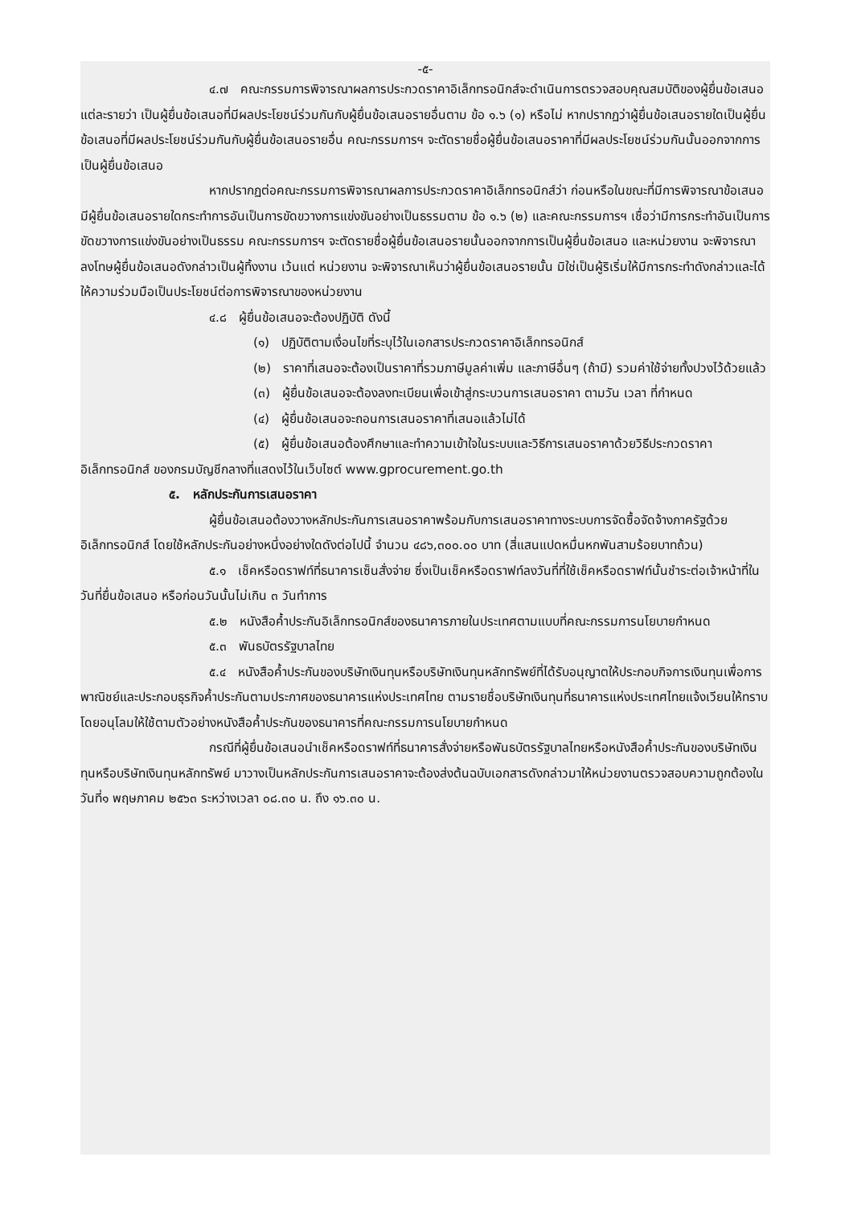-๕-
๔.๗ คณะกรรมการพิจารณาผลการประกวดราคาอิเล็กทรอนิกส์จะดำเนินการตรวจสอบคุณสมบัติของผู้ยื่นข้อเสนอแต่ละรายว่า เป็นผู้ยื่นข้อเสนอที่มีผลประโยชน์ร่วมกันกับผู้ยื่นข้อเสนอรายอื่นตาม ข้อ ๑.๖ (๑) หรือไม่ หากปรากฏว่าผู้ยื่นข้อเสนอรายใดเป็นผู้ยื่นข้อเสนอที่มีผลประโยชน์ร่วมกันกับผู้ยื่นข้อเสนอรายอื่น คณะกรรมการฯ จะตัดรายชื่อผู้ยื่นข้อเสนอราคาที่มีผลประโยชน์ร่วมกันนั้นออกจากการเป็นผู้ยื่นข้อเสนอ
หากปรากฏต่อคณะกรรมการพิจารณาผลการประกวดราคาอิเล็กทรอนิกส์ว่า ก่อนหรือในขณะที่มีการพิจารณาข้อเสนอ มีผู้ยื่นข้อเสนอรายใดกระทำการอันเป็นการขัดขวางการแข่งขันอย่างเป็นธรรมตาม ข้อ ๑.๖ (๒) และคณะกรรมการฯ เชื่อว่ามีการกระทำอันเป็นการขัดขวางการแข่งขันอย่างเป็นธรรม คณะกรรมการฯ จะตัดรายชื่อผู้ยื่นข้อเสนอรายนั้นออกจากการเป็นผู้ยื่นข้อเสนอ และหน่วยงาน จะพิจารณาลงโทษผู้ยื่นข้อเสนอดังกล่าวเป็นผู้ทิ้งงาน เว้นแต่ หน่วยงาน จะพิจารณาเห็นว่าผู้ยื่นข้อเสนอรายนั้น มิใช่เป็นผู้ริเริ่มให้มีการกระทำดังกล่าวและได้ให้ความร่วมมือเป็นประโยชน์ต่อการพิจารณาของหน่วยงาน
๔.๘ ผู้ยื่นข้อเสนอจะต้องปฏิบัติ ดังนี้
(๑) ปฏิบัติตามเงื่อนไขที่ระบุไว้ในเอกสารประกวดราคาอิเล็กทรอนิกส์
(๒) ราคาที่เสนอจะต้องเป็นราคาที่รวมภาษีมูลค่าเพิ่ม และภาษีอื่นๆ (ถ้ามี) รวมค่าใช้จ่ายทั้งปวงไว้ด้วยแล้ว
(๓) ผู้ยื่นข้อเสนอจะต้องลงทะเบียนเพื่อเข้าสู่กระบวนการเสนอราคา ตามวัน เวลา ที่กำหนด
(๔) ผู้ยื่นข้อเสนอจะถอนการเสนอราคาที่เสนอแล้วไม่ได้
(๕) ผู้ยื่นข้อเสนอต้องศึกษาและทำความเข้าใจในระบบและวิธีการเสนอราคาด้วยวิธีประกวดราคาอิเล็กทรอนิกส์ ของกรมบัญชีกลางที่แสดงไว้ในเว็บไซต์ www.gprocurement.go.th
๕. หลักประกันการเสนอราคา
ผู้ยื่นข้อเสนอต้องวางหลักประกันการเสนอราคาพร้อมกับการเสนอราคาทางระบบการจัดซื้อจัดจ้างภาครัฐด้วยอิเล็กทรอนิกส์ โดยใช้หลักประกันอย่างหนึ่งอย่างใดดังต่อไปนี้ จำนวน ๔๘๖,๓๐๐.๐๐ บาท (สี่แสนแปดหมื่นหกพันสามร้อยบาทถ้วน)
๕.๑ เช็คหรือดราฟท์ที่ธนาคารเซ็นสั่งจ่าย ซึ่งเป็นเช็คหรือดราฟท์ลงวันที่ที่ใช้เช็คหรือดราฟท์นั้นชำระต่อเจ้าหน้าที่ในวันที่ยื่นข้อเสนอ หรือก่อนวันนั้นไม่เกิน ๓ วันทำการ
๕.๒ หนังสือค้ำประกันอิเล็กทรอนิกส์ของธนาคารภายในประเทศตามแบบที่คณะกรรมการนโยบายกำหนด
๕.๓ พันธบัตรรัฐบาลไทย
๕.๔ หนังสือค้ำประกันของบริษัทเงินทุนหรือบริษัทเงินทุนหลักทรัพย์ที่ได้รับอนุญาตให้ประกอบกิจการเงินทุนเพื่อการพาณิชย์และประกอบธุรกิจค้ำประกันตามประกาศของธนาคารแห่งประเทศไทย ตามรายชื่อบริษัทเงินทุนที่ธนาคารแห่งประเทศไทยแจ้งเวียนให้ทราบ โดยอนุโลมให้ใช้ตามตัวอย่างหนังสือค้ำประกันของธนาคารที่คณะกรรมการนโยบายกำหนด
กรณีที่ผู้ยื่นข้อเสนอนำเช็คหรือดราฟท์ที่ธนาคารสั่งจ่ายหรือพันธบัตรรัฐบาลไทยหรือหนังสือค้ำประกันของบริษัทเงินทุนหรือบริษัทเงินทุนหลักทรัพย์ มาวางเป็นหลักประกันการเสนอราคาจะต้องส่งต้นฉบับเอกสารดังกล่าวมาให้หน่วยงานตรวจสอบความถูกต้องในวันที่๑ พฤษภาคม ๒๕๖๓ ระหว่างเวลา ๐๘.๓๐ น. ถึง ๑๖.๓๐ น.